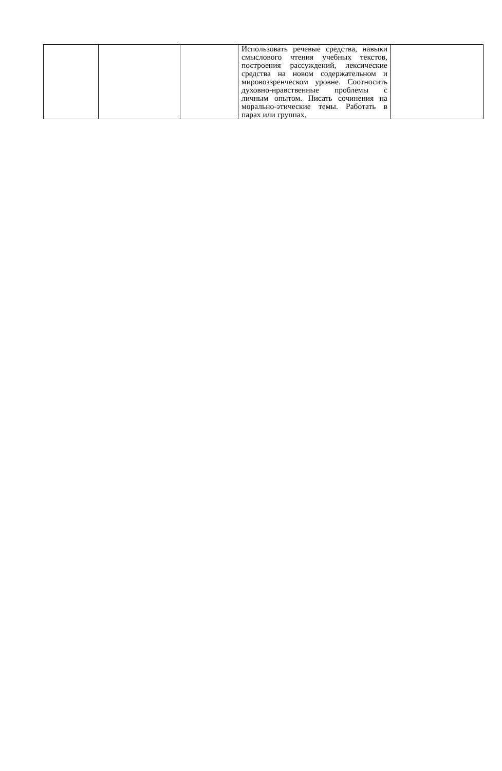| | | | Использовать речевые средства, навыки смыслового чтения учебных текстов, построения рассуждений, лексические средства на новом содержательном и мировоззренческом уровне. Соотносить духовно-нравственные проблемы с личным опытом. Писать сочинения на морально-этические темы. Работать в парах или группах. | |